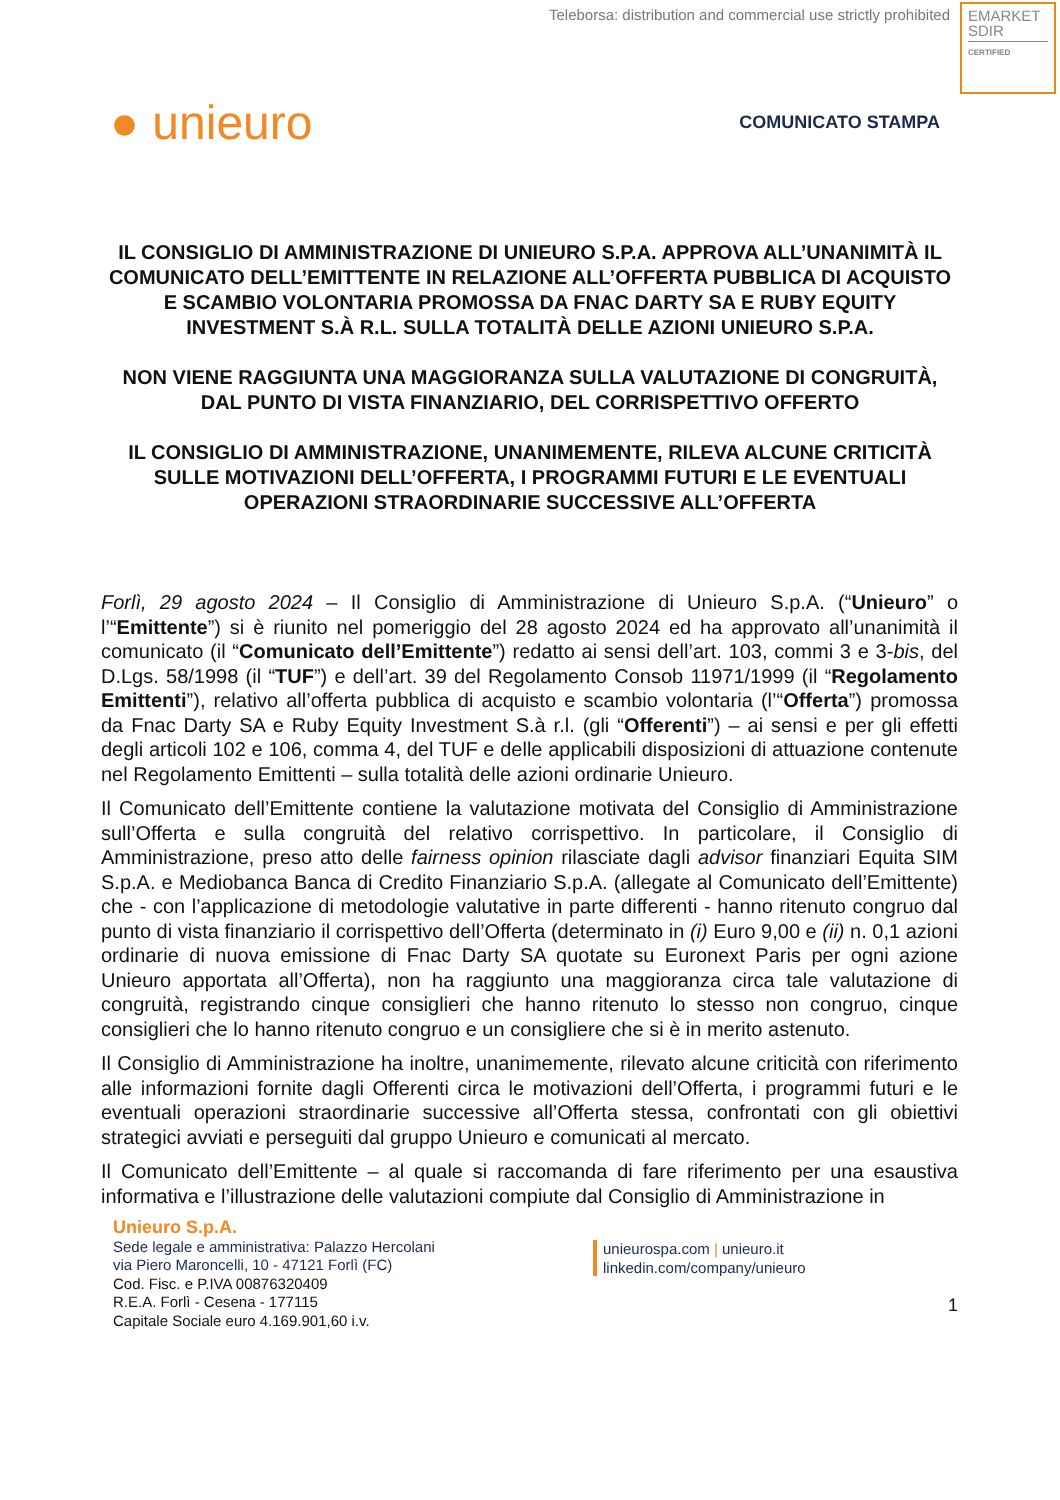Teleborsa: distribution and commercial use strictly prohibited
EMARKET
SDIR
CERTIFIED
● unieuro
COMUNICATO STAMPA
IL CONSIGLIO DI AMMINISTRAZIONE DI UNIEURO S.P.A. APPROVA ALL’UNANIMITÀ IL COMUNICATO DELL’EMITTENTE IN RELAZIONE ALL’OFFERTA PUBBLICA DI ACQUISTO E SCAMBIO VOLONTARIA PROMOSSA DA FNAC DARTY SA E RUBY EQUITY INVESTMENT S.À R.L. SULLA TOTALITÀ DELLE AZIONI UNIEURO S.P.A.
NON VIENE RAGGIUNTA UNA MAGGIORANZA SULLA VALUTAZIONE DI CONGRUITÀ, DAL PUNTO DI VISTA FINANZIARIO, DEL CORRISPETTIVO OFFERTO
IL CONSIGLIO DI AMMINISTRAZIONE, UNANIMEMENTE, RILEVA ALCUNE CRITICITÀ SULLE MOTIVAZIONI DELL’OFFERTA, I PROGRAMMI FUTURI E LE EVENTUALI OPERAZIONI STRAORDINARIE SUCCESSIVE ALL’OFFERTA
Forlì, 29 agosto 2024 – Il Consiglio di Amministrazione di Unieuro S.p.A. (“Unieuro” o l’“Emittente”) si è riunito nel pomeriggio del 28 agosto 2024 ed ha approvato all’unanimità il comunicato (il “Comunicato dell’Emittente”) redatto ai sensi dell’art. 103, commi 3 e 3-bis, del D.Lgs. 58/1998 (il “TUF”) e dell’art. 39 del Regolamento Consob 11971/1999 (il “Regolamento Emittenti”), relativo all’offerta pubblica di acquisto e scambio volontaria (l’“Offerta”) promossa da Fnac Darty SA e Ruby Equity Investment S.à r.l. (gli “Offerenti”) – ai sensi e per gli effetti degli articoli 102 e 106, comma 4, del TUF e delle applicabili disposizioni di attuazione contenute nel Regolamento Emittenti – sulla totalità delle azioni ordinarie Unieuro.
Il Comunicato dell’Emittente contiene la valutazione motivata del Consiglio di Amministrazione sull’Offerta e sulla congruità del relativo corrispettivo. In particolare, il Consiglio di Amministrazione, preso atto delle fairness opinion rilasciate dagli advisor finanziari Equita SIM S.p.A. e Mediobanca Banca di Credito Finanziario S.p.A. (allegate al Comunicato dell’Emittente) che - con l’applicazione di metodologie valutative in parte differenti - hanno ritenuto congruo dal punto di vista finanziario il corrispettivo dell’Offerta (determinato in (i) Euro 9,00 e (ii) n. 0,1 azioni ordinarie di nuova emissione di Fnac Darty SA quotate su Euronext Paris per ogni azione Unieuro apportata all’Offerta), non ha raggiunto una maggioranza circa tale valutazione di congruità, registrando cinque consiglieri che hanno ritenuto lo stesso non congruo, cinque consiglieri che lo hanno ritenuto congruo e un consigliere che si è in merito astenuto.
Il Consiglio di Amministrazione ha inoltre, unanimemente, rilevato alcune criticità con riferimento alle informazioni fornite dagli Offerenti circa le motivazioni dell’Offerta, i programmi futuri e le eventuali operazioni straordinarie successive all’Offerta stessa, confrontati con gli obiettivi strategici avviati e perseguiti dal gruppo Unieuro e comunicati al mercato.
Il Comunicato dell’Emittente – al quale si raccomanda di fare riferimento per una esaustiva informativa e l’illustrazione delle valutazioni compiute dal Consiglio di Amministrazione in
1
Unieuro S.p.A.
Sede legale e amministrativa: Palazzo Hercolani
via Piero Maroncelli, 10 - 47121 Forlì (FC)
Cod. Fisc. e P.IVA 00876320409
R.E.A. Forlì - Cesena - 177115
Capitale Sociale euro 4.169.901,60 i.v.
unieurospa.com | unieuro.it
linkedin.com/company/unieuro